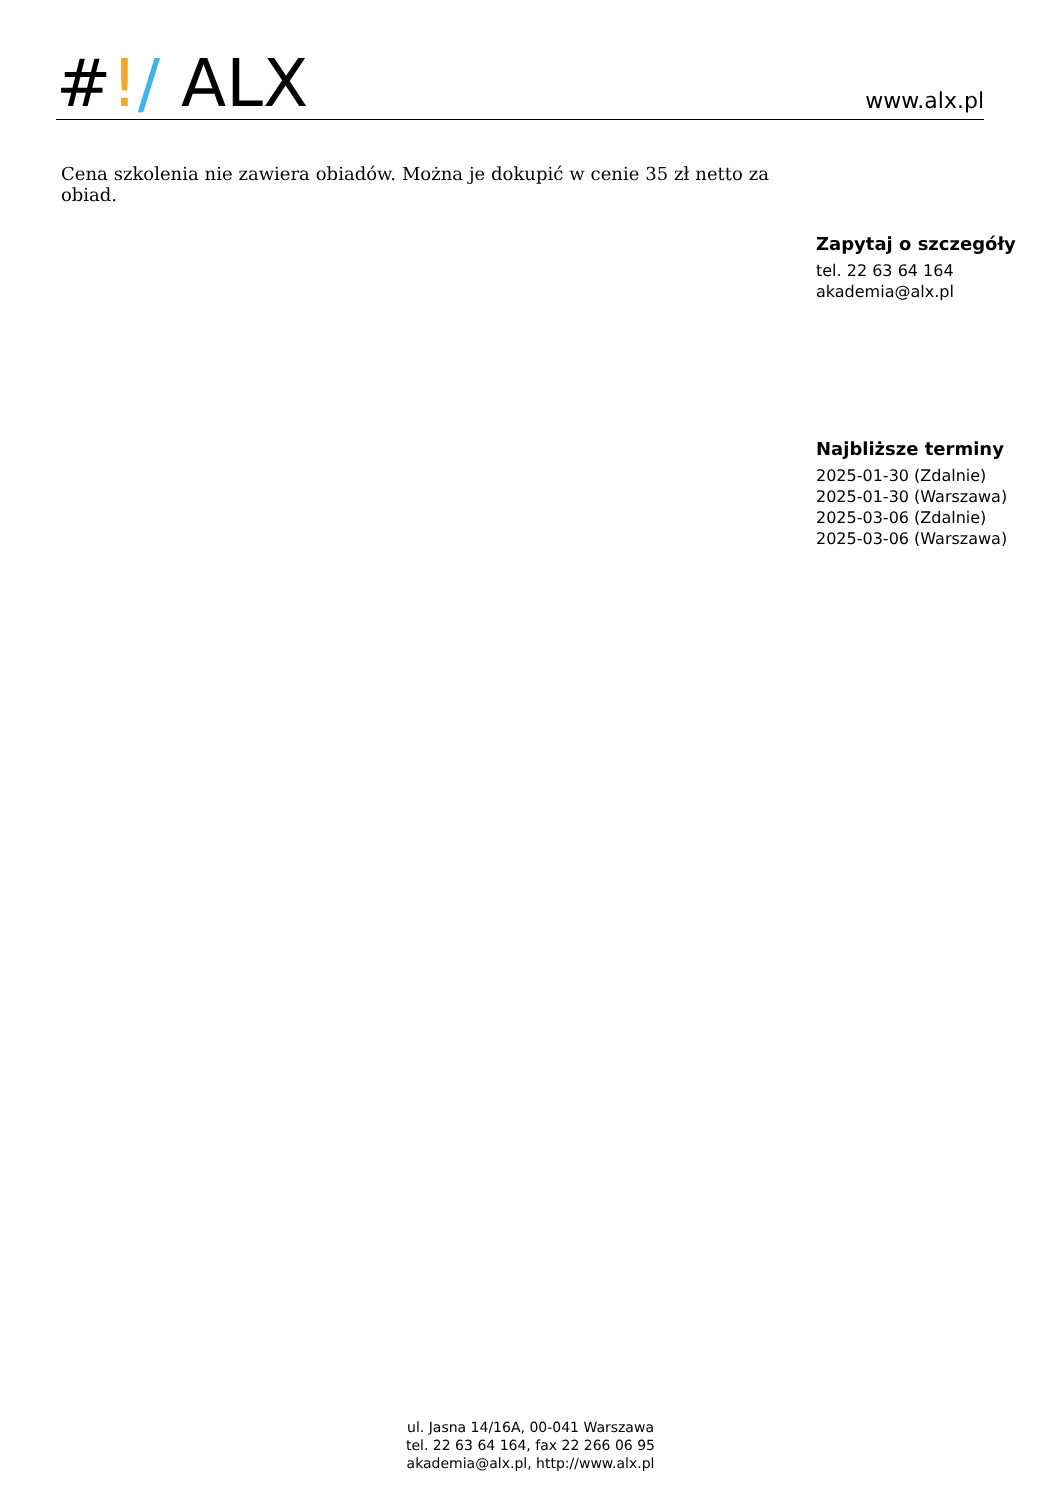#!/ ALX
www.alx.pl
Cena szkolenia nie zawiera obiadów. Można je dokupić w cenie 35 zł netto za obiad.
Zapytaj o szczegóły
tel. 22 63 64 164
akademia@alx.pl
Najbliższe terminy
2025-01-30 (Zdalnie)
2025-01-30 (Warszawa)
2025-03-06 (Zdalnie)
2025-03-06 (Warszawa)
ul. Jasna 14/16A, 00-041 Warszawa
tel. 22 63 64 164, fax 22 266 06 95
akademia@alx.pl, http://www.alx.pl